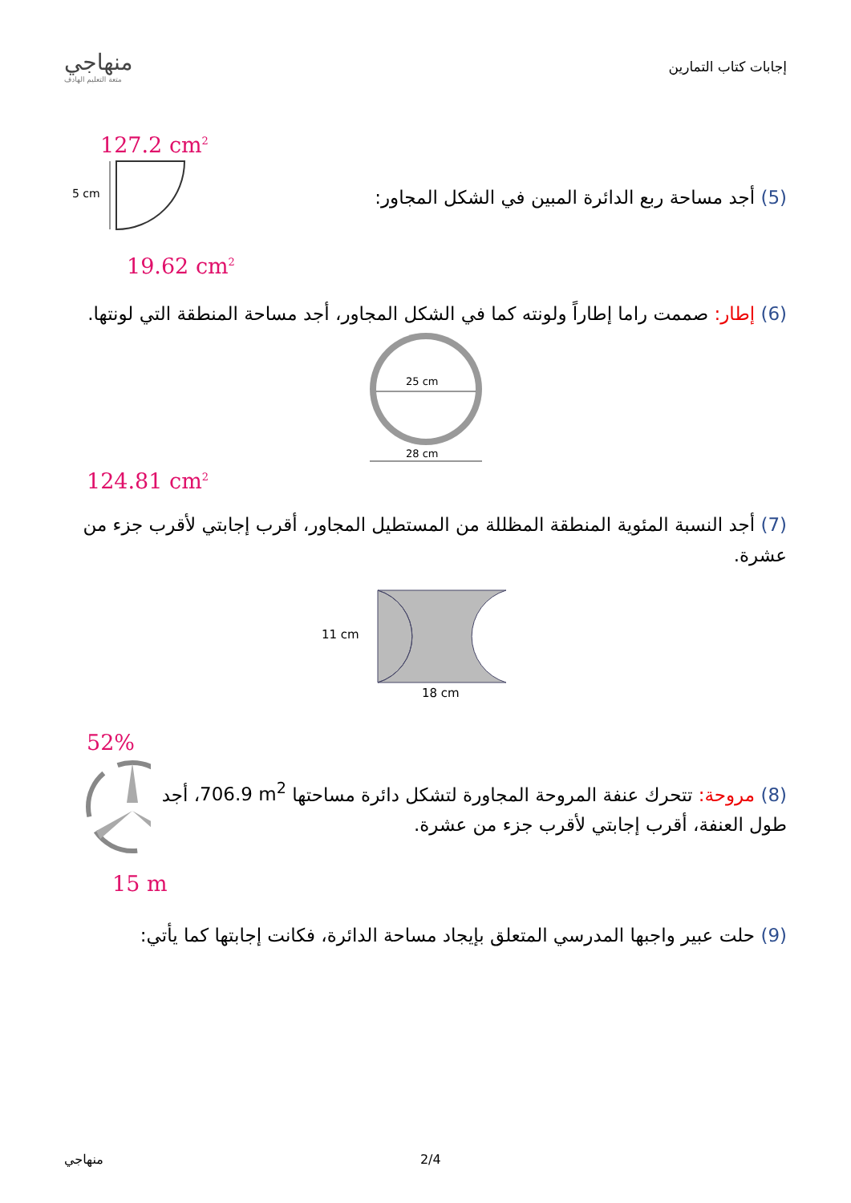منهاجي
متعة التعليم الهادف
إجابات كتاب التمارين
127.2 cm<sup>2</sup>
5 cm
(5) أجد مساحة ربع الدائرة المبين في الشكل المجاور:
19.62 cm<sup>2</sup>
(6) إطار: صممت راما إطاراً ولونته كما في الشكل المجاور، أجد مساحة المنطقة التي لونتها.
25 cm
28 cm
124.81 cm<sup>2</sup>
(7) أجد النسبة المئوية المنطقة المظللة من المستطيل المجاور، أقرب إجابتي لأقرب جزء من عشرة.
11 cm
18 cm
52%
(8) مروحة: تتحرك عنفة المروحة المجاورة لتشكل دائرة مساحتها 706.9 m<sup>2</sup>، أجد طول العنفة، أقرب إجابتي لأقرب جزء من عشرة.
15 m
(9) حلت عبير واجبها المدرسي المتعلق بإيجاد مساحة الدائرة، فكانت إجابتها كما يأتي:
منهاجي 2/4